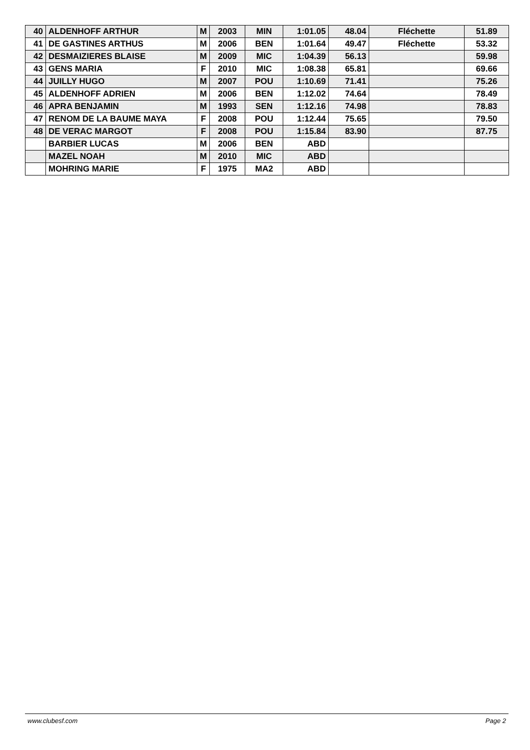| 40 | ALDENHOFF ARTHUR | M | 2003 | MIN | 1:01.05 | 48.04 | Fléchette | 51.89 |
| 41 | DE GASTINES ARTHUS | M | 2006 | BEN | 1:01.64 | 49.47 | Fléchette | 53.32 |
| 42 | DESMAIZIERES BLAISE | M | 2009 | MIC | 1:04.39 | 56.13 | | 59.98 |
| 43 | GENS MARIA | F | 2010 | MIC | 1:08.38 | 65.81 | | 69.66 |
| 44 | JUILLY HUGO | M | 2007 | POU | 1:10.69 | 71.41 | | 75.26 |
| 45 | ALDENHOFF ADRIEN | M | 2006 | BEN | 1:12.02 | 74.64 | | 78.49 |
| 46 | APRA BENJAMIN | M | 1993 | SEN | 1:12.16 | 74.98 | | 78.83 |
| 47 | RENOM DE LA BAUME MAYA | F | 2008 | POU | 1:12.44 | 75.65 | | 79.50 |
| 48 | DE VERAC MARGOT | F | 2008 | POU | 1:15.84 | 83.90 | | 87.75 |
| | BARBIER LUCAS | M | 2006 | BEN | ABD | | | |
| | MAZEL NOAH | M | 2010 | MIC | ABD | | | |
| | MOHRING MARIE | F | 1975 | MA2 | ABD | | | |
www.clubesf.com Page 2